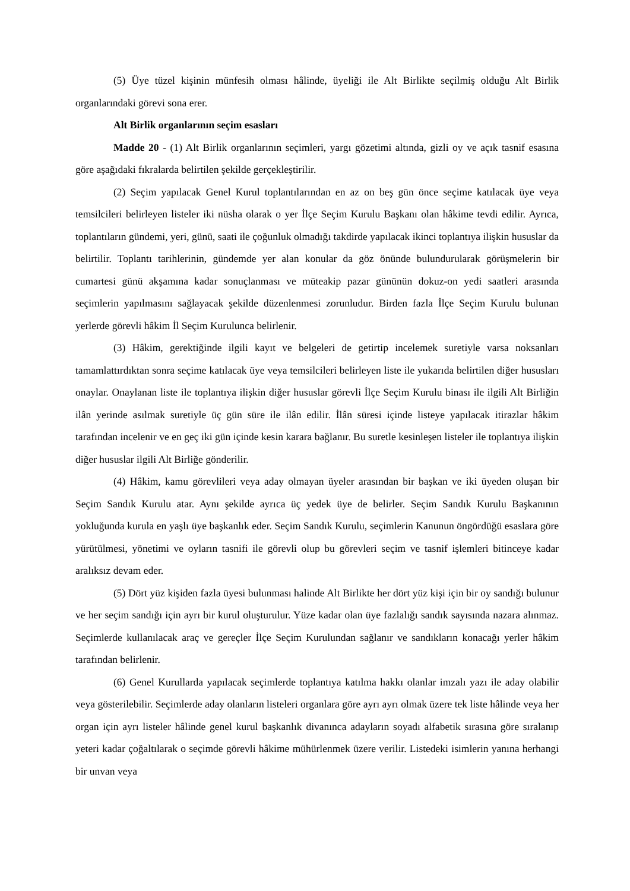(5) Üye tüzel kişinin münfesih olması hâlinde, üyeliği ile Alt Birlikte seçilmiş olduğu Alt Birlik organlarındaki görevi sona erer.
Alt Birlik organlarının seçim esasları
Madde 20 - (1) Alt Birlik organlarının seçimleri, yargı gözetimi altında, gizli oy ve açık tasnif esasına göre aşağıdaki fıkralarda belirtilen şekilde gerçekleştirilir.
(2) Seçim yapılacak Genel Kurul toplantılarından en az on beş gün önce seçime katılacak üye veya temsilcileri belirleyen listeler iki nüsha olarak o yer İlçe Seçim Kurulu Başkanı olan hâkime tevdi edilir. Ayrıca, toplantıların gündemi, yeri, günü, saati ile çoğunluk olmadığı takdirde yapılacak ikinci toplantıya ilişkin hususlar da belirtilir. Toplantı tarihlerinin, gündemde yer alan konular da göz önünde bulundurularak görüşmelerin bir cumartesi günü akşamına kadar sonuçlanması ve müteakip pazar gününün dokuz-on yedi saatleri arasında seçimlerin yapılmasını sağlayacak şekilde düzenlenmesi zorunludur. Birden fazla İlçe Seçim Kurulu bulunan yerlerde görevli hâkim İl Seçim Kurulunca belirlenir.
(3) Hâkim, gerektiğinde ilgili kayıt ve belgeleri de getirtip incelemek suretiyle varsa noksanları tamamlattırdıktan sonra seçime katılacak üye veya temsilcileri belirleyen liste ile yukarıda belirtilen diğer hususları onaylar. Onaylanan liste ile toplantıya ilişkin diğer hususlar görevli İlçe Seçim Kurulu binası ile ilgili Alt Birliğin ilân yerinde asılmak suretiyle üç gün süre ile ilân edilir. İlân süresi içinde listeye yapılacak itirazlar hâkim tarafından incelenir ve en geç iki gün içinde kesin karara bağlanır. Bu suretle kesinleşen listeler ile toplantıya ilişkin diğer hususlar ilgili Alt Birliğe gönderilir.
(4) Hâkim, kamu görevlileri veya aday olmayan üyeler arasından bir başkan ve iki üyeden oluşan bir Seçim Sandık Kurulu atar. Aynı şekilde ayrıca üç yedek üye de belirler. Seçim Sandık Kurulu Başkanının yokluğunda kurula en yaşlı üye başkanlık eder. Seçim Sandık Kurulu, seçimlerin Kanunun öngördüğü esaslara göre yürütülmesi, yönetimi ve oyların tasnifi ile görevli olup bu görevleri seçim ve tasnif işlemleri bitinceye kadar aralıksız devam eder.
(5) Dört yüz kişiden fazla üyesi bulunması halinde Alt Birlikte her dört yüz kişi için bir oy sandığı bulunur ve her seçim sandığı için ayrı bir kurul oluşturulur. Yüze kadar olan üye fazlalığı sandık sayısında nazara alınmaz. Seçimlerde kullanılacak araç ve gereçler İlçe Seçim Kurulundan sağlanır ve sandıkların konacağı yerler hâkim tarafından belirlenir.
(6) Genel Kurullarda yapılacak seçimlerde toplantıya katılma hakkı olanlar imzalı yazı ile aday olabilir veya gösterilebilir. Seçimlerde aday olanların listeleri organlara göre ayrı ayrı olmak üzere tek liste hâlinde veya her organ için ayrı listeler hâlinde genel kurul başkanlık divanınca adayların soyadı alfabetik sırasına göre sıralanıp yeteri kadar çoğaltılarak o seçimde görevli hâkime mühürlenmek üzere verilir. Listedeki isimlerin yanına herhangi bir unvan veya